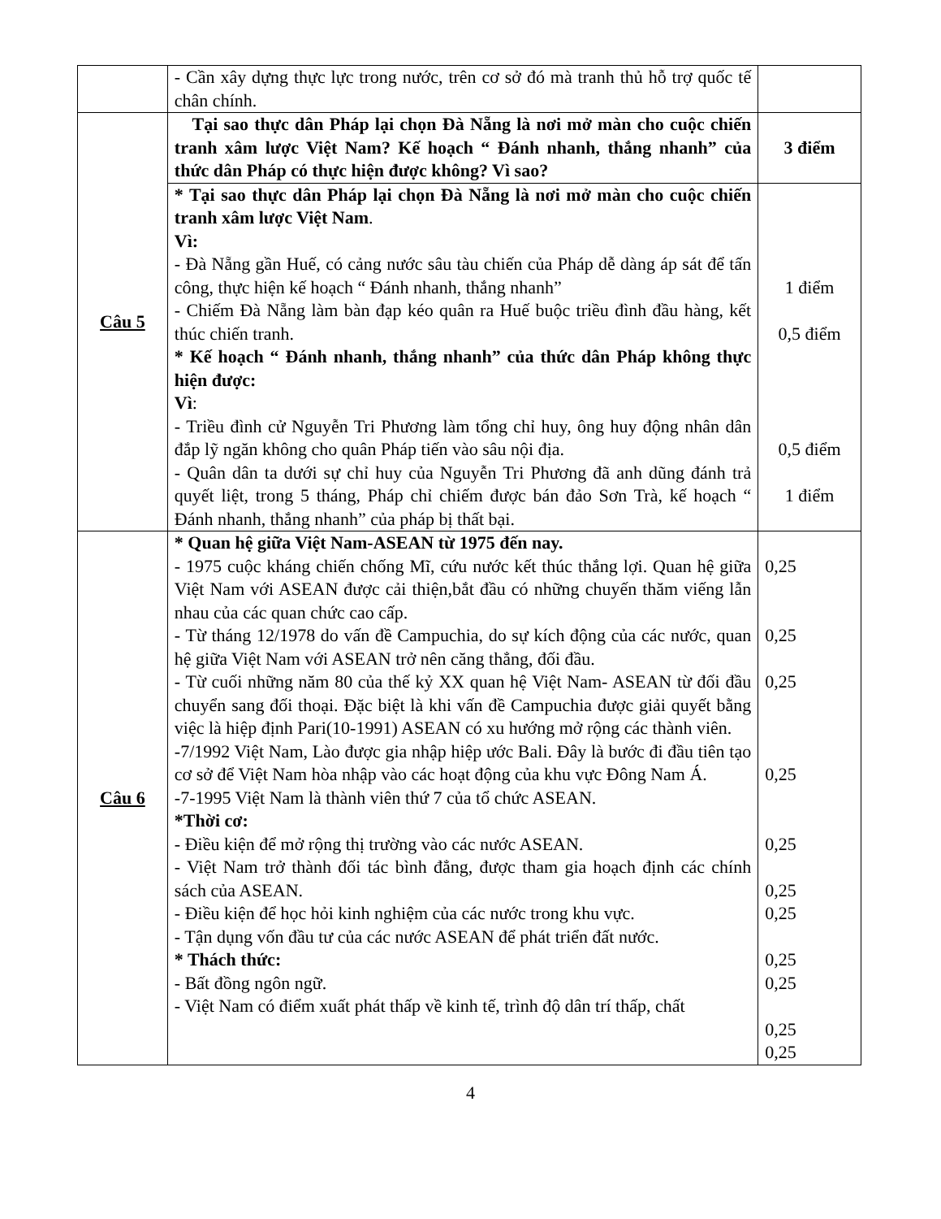| | - Cần xây dựng thực lực trong nước, trên cơ sở đó mà tranh thủ hỗ trợ quốc tế chân chính. | |
| Câu 5 | Tại sao thực dân Pháp lại chọn Đà Nẵng là nơi mở màn cho cuộc chiến tranh xâm lược Việt Nam? Kế hoạch “ Đánh nhanh, thắng nhanh” của thức dân Pháp có thực hiện được không? Vì sao? | 3 điểm |
| | * Tại sao thực dân Pháp lại chọn Đà Nẵng là nơi mở màn cho cuộc chiến tranh xâm lược Việt Nam . Vì: - Đà Nẵng gần Huế, có cảng nước sâu tàu chiến của Pháp dễ dàng áp sát để tấn công, thực hiện kế hoạch “ Đánh nhanh, thắng nhanh” - Chiếm Đà Nẵng làm bàn đạp kéo quân ra Huế buộc triều đình đầu hàng, kết thúc chiến tranh. * Kế hoạch “ Đánh nhanh, thắng nhanh” của thức dân Pháp không thực hiện được: Vì : - Triều đình cử Nguyễn Tri Phương làm tổng chỉ huy, ông huy động nhân dân đắp lỹ ngăn không cho quân Pháp tiến vào sâu nội địa. - Quân dân ta dưới sự chỉ huy của Nguyễn Tri Phương đã anh dũng đánh trả quyết liệt, trong 5 tháng, Pháp chỉ chiếm được bán đảo Sơn Trà, kế hoạch “ Đánh nhanh, thắng nhanh” của pháp bị thất bại. | 1 điểm 0,5 điểm 0,5 điểm 1 điểm |
| Câu 6 | * Quan hệ giữa Việt Nam-ASEAN từ 1975 đến nay. - 1975 cuộc kháng chiến chống Mĩ, cứu nước kết thúc thắng lợi. Quan hệ giữa Việt Nam với ASEAN được cải thiện,bắt đầu có những chuyến thăm viếng lẫn nhau của các quan chức cao cấp. - Từ tháng 12/1978 do vấn đề Campuchia, do sự kích động của các nước, quan hệ giữa Việt Nam với ASEAN trở nên căng thẳng, đối đầu. - Từ cuối những năm 80 của thế kỷ XX quan hệ Việt Nam- ASEAN từ đối đầu chuyển sang đối thoại. Đặc biệt là khi vấn đề Campuchia được giải quyết bằng việc là hiệp định Pari(10-1991) ASEAN có xu hướng mở rộng các thành viên. -7/1992 Việt Nam, Lào được gia nhập hiệp ước Bali. Đây là bước đi đầu tiên tạo cơ sở để Việt Nam hòa nhập vào các hoạt động của khu vực Đông Nam Á. -7-1995 Việt Nam là thành viên thứ 7 của tổ chức ASEAN. *Thời cơ: - Điều kiện để mở rộng thị trường vào các nước ASEAN. - Việt Nam trở thành đối tác bình đẳng, được tham gia hoạch định các chính sách của ASEAN. - Điều kiện để học hỏi kinh nghiệm của các nước trong khu vực. - Tận dụng vốn đầu tư của các nước ASEAN để phát triển đất nước. * Thách thức: - Bất đồng ngôn ngữ. - Việt Nam có điểm xuất phát thấp về kinh tế, trình độ dân trí thấp, chất | 0,25 0,25 0,25 0,25 0,25 0,25 0,25 0,25 0,25 0,25 0,25 |
4